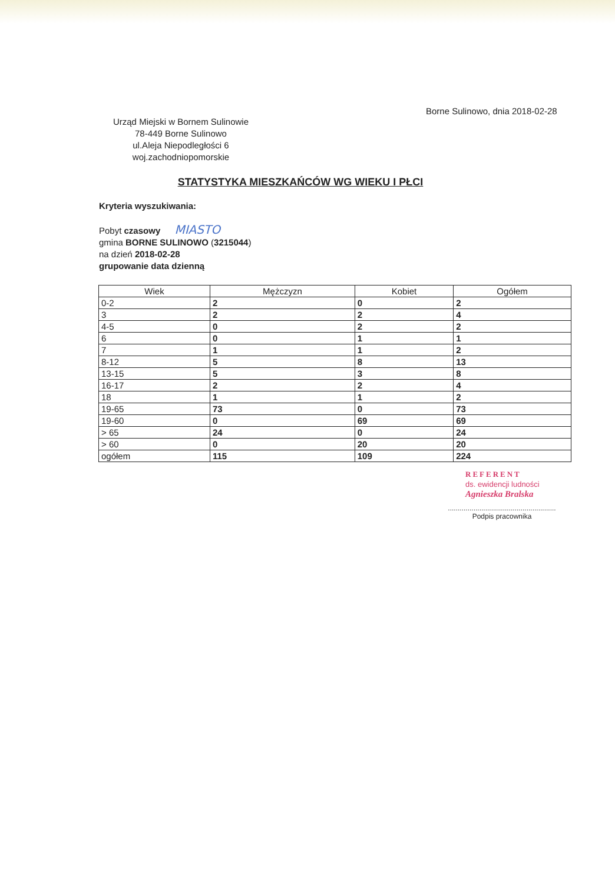Borne Sulinowo, dnia 2018-02-28
Urząd Miejski w Bornem Sulinowie
78-449 Borne Sulinowo
ul.Aleja Niepodległości 6
woj.zachodniopomorskie
STATYSTYKA MIESZKAŃCÓW WG WIEKU I PŁCI
Kryteria wyszukiwania:
Pobyt czasowy MIASTO
gmina BORNE SULINOWO (3215044)
na dzień 2018-02-28
grupowanie data dzienną
| Wiek | Mężczyzn | Kobiet | Ogółem |
| --- | --- | --- | --- |
| 0-2 | 2 | 0 | 2 |
| 3 | 2 | 2 | 4 |
| 4-5 | 0 | 2 | 2 |
| 6 | 0 | 1 | 1 |
| 7 | 1 | 1 | 2 |
| 8-12 | 5 | 8 | 13 |
| 13-15 | 5 | 3 | 8 |
| 16-17 | 2 | 2 | 4 |
| 18 | 1 | 1 | 2 |
| 19-65 | 73 | 0 | 73 |
| 19-60 | 0 | 69 | 69 |
| > 65 | 24 | 0 | 24 |
| > 60 | 0 | 20 | 20 |
| ogółem | 115 | 109 | 224 |
REFERENT
ds. ewidencji ludności
Agnieszka Bralska
.......................................................
Podpis pracownika